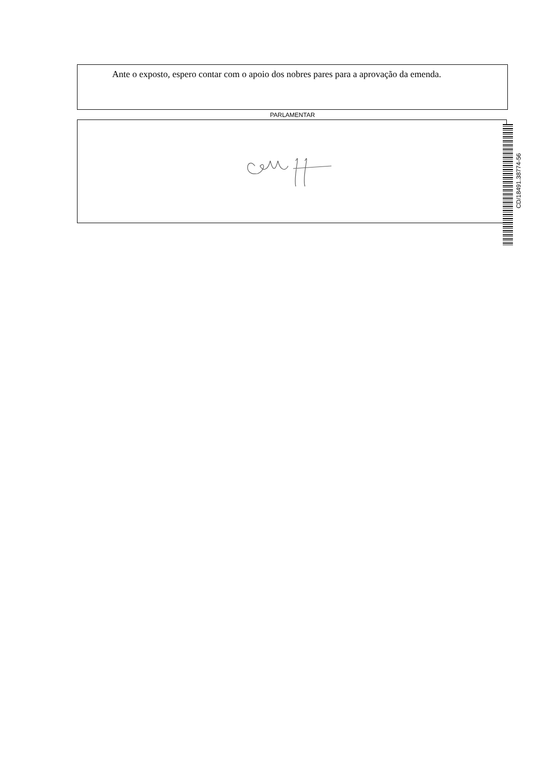Ante o exposto, espero contar com o apoio dos nobres pares para a aprovação da emenda.
PARLAMENTAR
CD/18491.38774-56